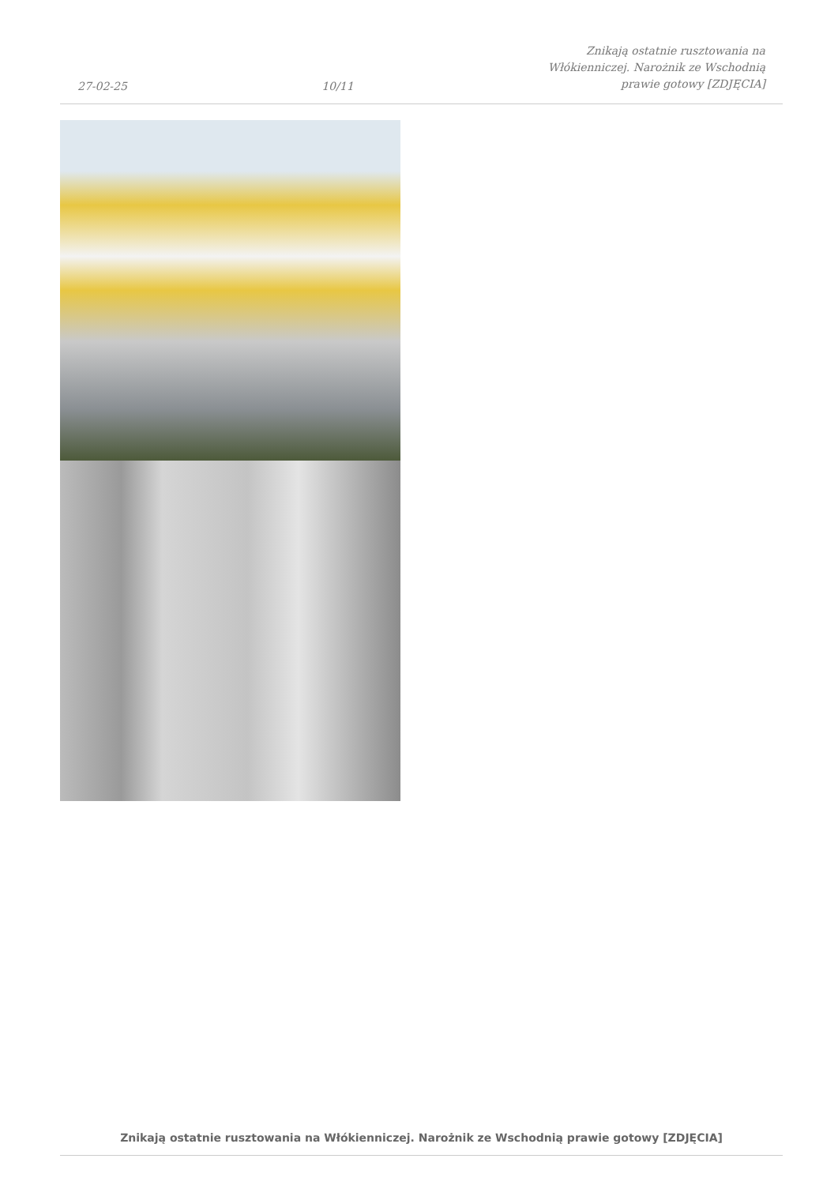27-02-25
10/11
Znikają ostatnie rusztowania na
Włókienniczej. Narożnik ze Wschodnią
prawie gotowy [ZDJĘCIA]
Znikają ostatnie rusztowania na Włókienniczej. Narożnik ze Wschodnią prawie gotowy [ZDJĘCIA]